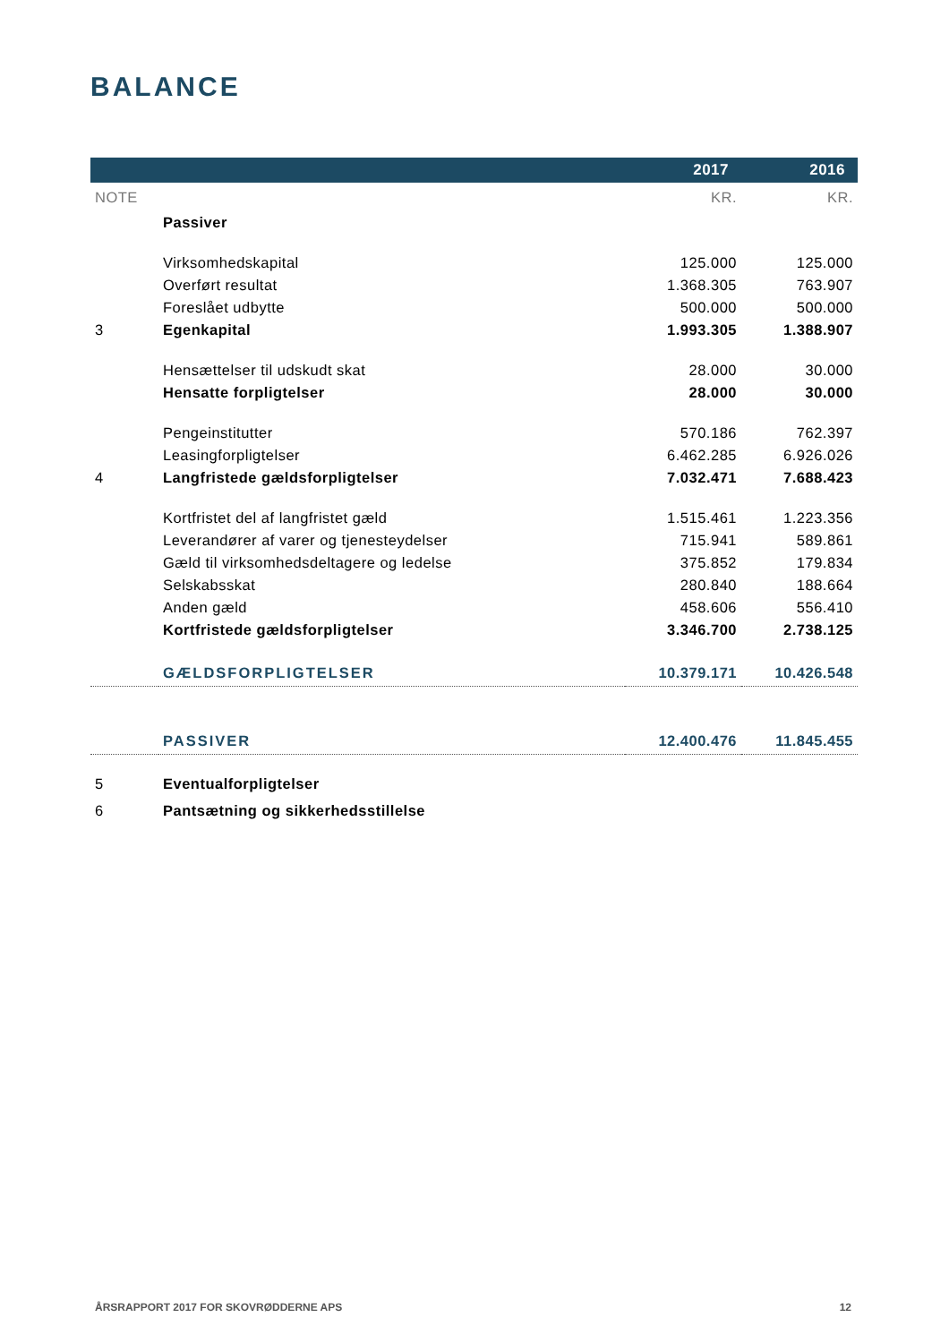BALANCE
| | | 2017 | 2016 |
| --- | --- | --- | --- |
| NOTE | | KR. | KR. |
| | Passiver | | |
| | Virksomhedskapital | 125.000 | 125.000 |
| | Overført resultat | 1.368.305 | 763.907 |
| | Foreslået udbytte | 500.000 | 500.000 |
| 3 | Egenkapital | 1.993.305 | 1.388.907 |
| | Hensættelser til udskudt skat | 28.000 | 30.000 |
| | Hensatte forpligtelser | 28.000 | 30.000 |
| | Pengeinstitutter | 570.186 | 762.397 |
| | Leasingforpligtelser | 6.462.285 | 6.926.026 |
| 4 | Langfristede gældsforpligtelser | 7.032.471 | 7.688.423 |
| | Kortfristet del af langfristet gæld | 1.515.461 | 1.223.356 |
| | Leverandører af varer og tjenesteydelser | 715.941 | 589.861 |
| | Gæld til virksomhedsdeltagere og ledelse | 375.852 | 179.834 |
| | Selskabsskat | 280.840 | 188.664 |
| | Anden gæld | 458.606 | 556.410 |
| | Kortfristede gældsforpligtelser | 3.346.700 | 2.738.125 |
| | GÆLDSFORPLIGTELSER | 10.379.171 | 10.426.548 |
| | PASSIVER | 12.400.476 | 11.845.455 |
| 5 | Eventualforpligtelser | | |
| 6 | Pantsætning og sikkerhedsstillelse | | |
ÅRSRAPPORT 2017 FOR SKOVRØDDERNE APS 12